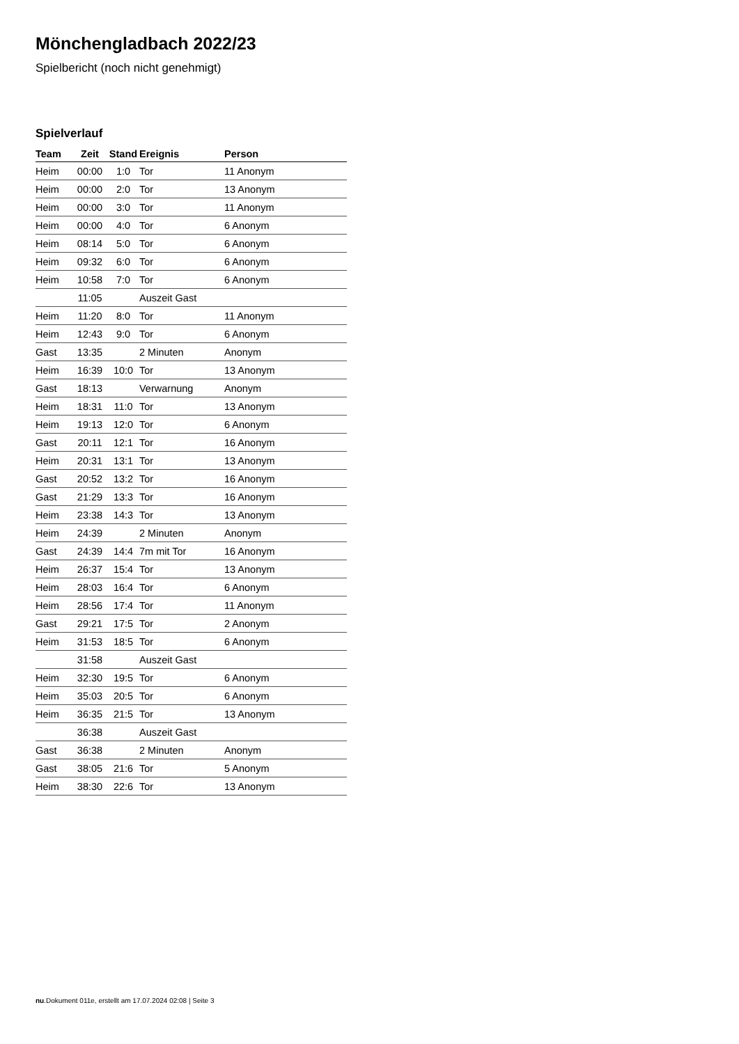Mönchengladbach 2022/23
Spielbericht (noch nicht genehmigt)
Spielverlauf
| Team | Zeit | Stand | Ereignis | Person |
| --- | --- | --- | --- | --- |
| Heim | 00:00 | 1:0 | Tor | 11 Anonym |
| Heim | 00:00 | 2:0 | Tor | 13 Anonym |
| Heim | 00:00 | 3:0 | Tor | 11 Anonym |
| Heim | 00:00 | 4:0 | Tor | 6 Anonym |
| Heim | 08:14 | 5:0 | Tor | 6 Anonym |
| Heim | 09:32 | 6:0 | Tor | 6 Anonym |
| Heim | 10:58 | 7:0 | Tor | 6 Anonym |
| | 11:05 | | Auszeit Gast | |
| Heim | 11:20 | 8:0 | Tor | 11 Anonym |
| Heim | 12:43 | 9:0 | Tor | 6 Anonym |
| Gast | 13:35 | | 2 Minuten | Anonym |
| Heim | 16:39 | 10:0 | Tor | 13 Anonym |
| Gast | 18:13 | | Verwarnung | Anonym |
| Heim | 18:31 | 11:0 | Tor | 13 Anonym |
| Heim | 19:13 | 12:0 | Tor | 6 Anonym |
| Gast | 20:11 | 12:1 | Tor | 16 Anonym |
| Heim | 20:31 | 13:1 | Tor | 13 Anonym |
| Gast | 20:52 | 13:2 | Tor | 16 Anonym |
| Gast | 21:29 | 13:3 | Tor | 16 Anonym |
| Heim | 23:38 | 14:3 | Tor | 13 Anonym |
| Heim | 24:39 | | 2 Minuten | Anonym |
| Gast | 24:39 | 14:4 | 7m mit Tor | 16 Anonym |
| Heim | 26:37 | 15:4 | Tor | 13 Anonym |
| Heim | 28:03 | 16:4 | Tor | 6 Anonym |
| Heim | 28:56 | 17:4 | Tor | 11 Anonym |
| Gast | 29:21 | 17:5 | Tor | 2 Anonym |
| Heim | 31:53 | 18:5 | Tor | 6 Anonym |
| | 31:58 | | Auszeit Gast | |
| Heim | 32:30 | 19:5 | Tor | 6 Anonym |
| Heim | 35:03 | 20:5 | Tor | 6 Anonym |
| Heim | 36:35 | 21:5 | Tor | 13 Anonym |
| | 36:38 | | Auszeit Gast | |
| Gast | 36:38 | | 2 Minuten | Anonym |
| Gast | 38:05 | 21:6 | Tor | 5 Anonym |
| Heim | 38:30 | 22:6 | Tor | 13 Anonym |
nu.Dokument 011e, erstellt am 17.07.2024 02:08 | Seite 3